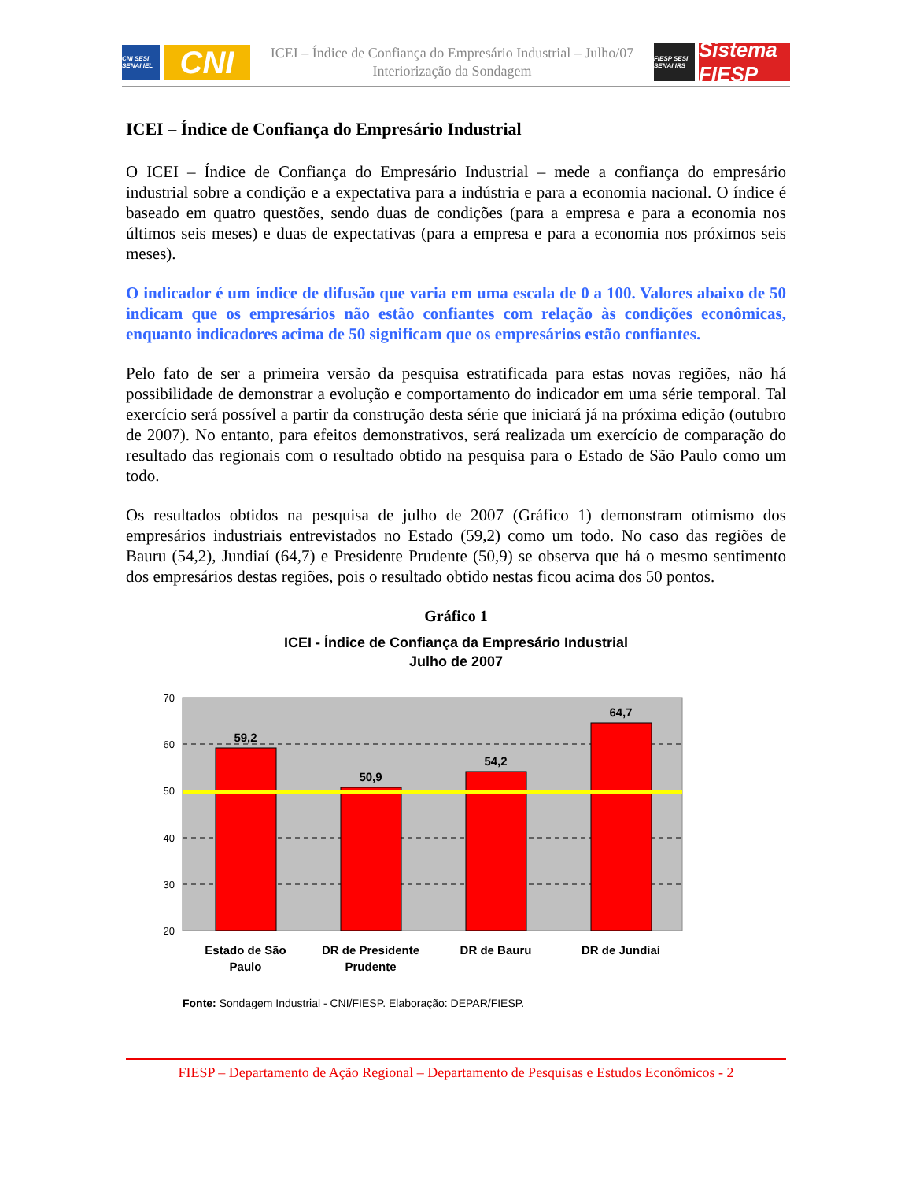CNI SESI SENAI IEL
CNI
ICEI – Índice de Confiança do Empresário Industrial – Julho/07
Interiorização da Sondagem
FIESP SESI SENAI IRS
Sistema FIESP
ICEI – Índice de Confiança do Empresário Industrial
O ICEI – Índice de Confiança do Empresário Industrial – mede a confiança do empresário industrial sobre a condição e a expectativa para a indústria e para a economia nacional. O índice é baseado em quatro questões, sendo duas de condições (para a empresa e para a economia nos últimos seis meses) e duas de expectativas (para a empresa e para a economia nos próximos seis meses).
O indicador é um índice de difusão que varia em uma escala de 0 a 100. Valores abaixo de 50 indicam que os empresários não estão confiantes com relação às condições econômicas, enquanto indicadores acima de 50 significam que os empresários estão confiantes.
Pelo fato de ser a primeira versão da pesquisa estratificada para estas novas regiões, não há possibilidade de demonstrar a evolução e comportamento do indicador em uma série temporal. Tal exercício será possível a partir da construção desta série que iniciará já na próxima edição (outubro de 2007). No entanto, para efeitos demonstrativos, será realizada um exercício de comparação do resultado das regionais com o resultado obtido na pesquisa para o Estado de São Paulo como um todo.
Os resultados obtidos na pesquisa de julho de 2007 (Gráfico 1) demonstram otimismo dos empresários industriais entrevistados no Estado (59,2) como um todo. No caso das regiões de Bauru (54,2), Jundiaí (64,7) e Presidente Prudente (50,9) se observa que há o mesmo sentimento dos empresários destas regiões, pois o resultado obtido nestas ficou acima dos 50 pontos.
Gráfico 1
ICEI - Índice de Confiança da Empresário Industrial
Julho de 2007
70
60
50
40
30
20
59,2
50,9
54,2
64,7
Estado de São
Paulo
DR de Presidente
Prudente
DR de Bauru
DR de Jundiaí
Fonte: Sondagem Industrial - CNI/FIESP. Elaboração: DEPAR/FIESP.
FIESP – Departamento de Ação Regional – Departamento de Pesquisas e Estudos Econômicos - 2